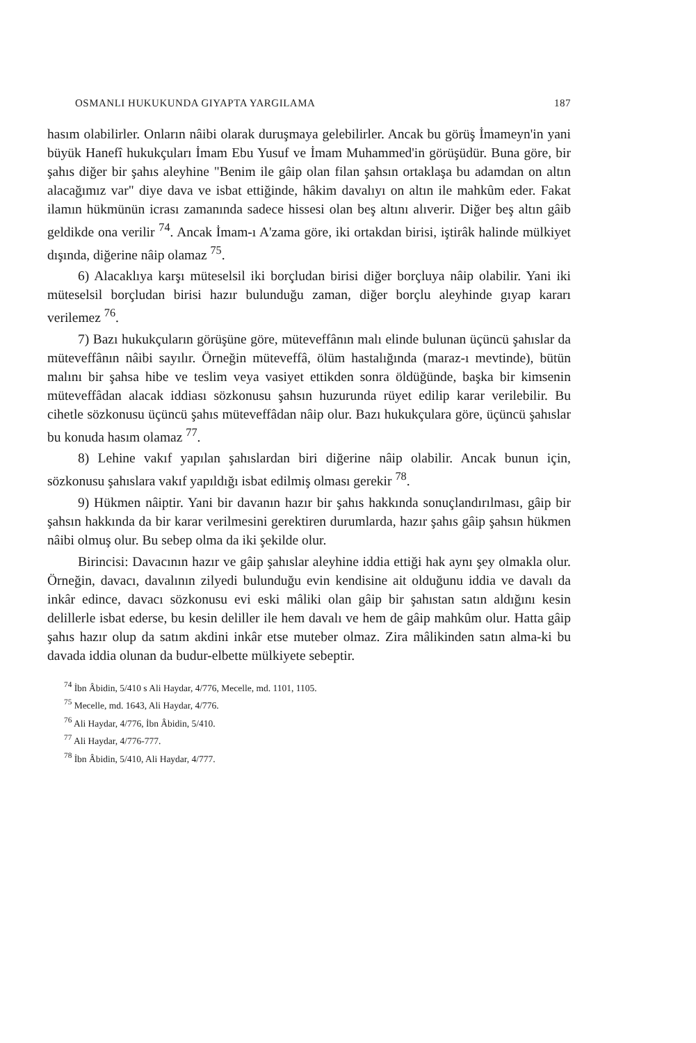OSMANLI HUKUKUNDA GIYAPTA YARGILAMA 187
hasım olabilirler. Onların nâibi olarak duruşmaya gelebilirler. Ancak bu görüş İmameyn'in yani büyük Hanefî hukukçuları İmam Ebu Yusuf ve İmam Muhammed'in görüşüdür. Buna göre, bir şahıs diğer bir şahıs aleyhine "Benim ile gâip olan filan şahsın ortaklaşa bu adamdan on altın alacağımız var" diye dava ve isbat ettiğinde, hâkim davalıyı on altın ile mahkûm eder. Fakat ilamın hükmünün icrası zamanında sadece hissesi olan beş altını alıverir. Diğer beş altın gâib geldikde ona verilir <sup>74</sup>. Ancak İmam-ı A'zama göre, iki ortakdan birisi, iştirâk halinde mülkiyet dışında, diğerine nâip olamaz <sup>75</sup>.
6) Alacaklıya karşı müteselsil iki borçludan birisi diğer borçluya nâip olabilir. Yani iki müteselsil borçludan birisi hazır bulunduğu zaman, diğer borçlu aleyhinde gıyap kararı verilemez <sup>76</sup>.
7) Bazı hukukçuların görüşüne göre, müteveffânın malı elinde bulunan üçüncü şahıslar da müteveffânın nâibi sayılır. Örneğin müteveffâ, ölüm hastalığında (maraz-ı mevtinde), bütün malını bir şahsa hibe ve teslim veya vasiyet ettikden sonra öldüğünde, başka bir kimsenin müteveffâdan alacak iddiası sözkonusu şahsın huzurunda rüyet edilip karar verilebilir. Bu cihetle sözkonusu üçüncü şahıs müteveffâdan nâip olur. Bazı hukukçulara göre, üçüncü şahıslar bu konuda hasım olamaz <sup>77</sup>.
8) Lehine vakıf yapılan şahıslardan biri diğerine nâip olabilir. Ancak bunun için, sözkonusu şahıslara vakıf yapıldığı isbat edilmiş olması gerekir <sup>78</sup>.
9) Hükmen nâiptir. Yani bir davanın hazır bir şahıs hakkında sonuçlandırılması, gâip bir şahsın hakkında da bir karar verilmesini gerektiren durumlarda, hazır şahıs gâip şahsın hükmen nâibi olmuş olur. Bu sebep olma da iki şekilde olur.
Birincisi: Davacının hazır ve gâip şahıslar aleyhine iddia ettiği hak aynı şey olmakla olur. Örneğin, davacı, davalının zilyedi bulunduğu evin kendisine ait olduğunu iddia ve davalı da inkâr edince, davacı sözkonusu evi eski mâliki olan gâip bir şahıstan satın aldığını kesin delillerle isbat ederse, bu kesin deliller ile hem davalı ve hem de gâip mahkûm olur. Hatta gâip şahıs hazır olup da satım akdini inkâr etse muteber olmaz. Zira mâlikinden satın alma-ki bu davada iddia olunan da budur-elbette mülkiyete sebeptir.
<sup>74</sup> İbn Âbidin, 5/410 s Ali Haydar, 4/776, Mecelle, md. 1101, 1105.
<sup>75</sup> Mecelle, md. 1643, Ali Haydar, 4/776.
<sup>76</sup> Ali Haydar, 4/776, İbn Âbidin, 5/410.
<sup>77</sup> Ali Haydar, 4/776-777.
<sup>78</sup> İbn Âbidin, 5/410, Ali Haydar, 4/777.